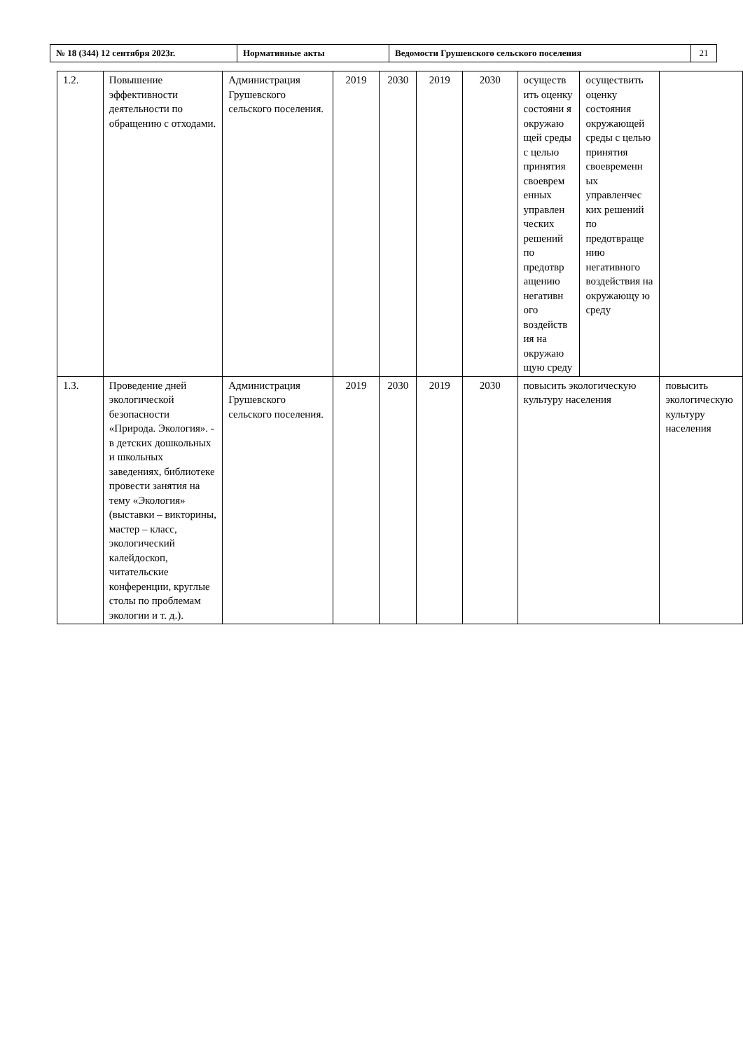| № 18 (344) 12 сентября 2023г. | Нормативные акты | Ведомости Грушевского сельского поселения | 21 |
| 1.2. | Повышение эффективности деятельности по обращению с отходами. | Администрация Грушевского сельского поселения. | 2019 | 2030 | 2019 | 2030 | осуществ ить оценку состояни я окружаю щей среды с целью принятия своеврем енных управлен ческих решений по предотвр ащению негативн ого воздейств ия на окружаю щую среду | осуществить оценку состояния окружающей среды с целью принятия своевременн ых управленчес ких решений по предотвраще нию негативного воздействия на окружающу ю среду | |
| 1.3. | Проведение дней экологической безопасности «Природа. Экология». - в детских дошкольных и школьных заведениях, библиотеке провести занятия на тему «Экология» (выставки – викторины, мастер – класс, экологический калейдоскоп, читательские конференции, круглые столы по проблемам экологии и т. д.). | Администрация Грушевского сельского поселения. | 2019 | 2030 | 2019 | 2030 | повысить экологическую культуру населения | | повысить экологическую культуру населения |